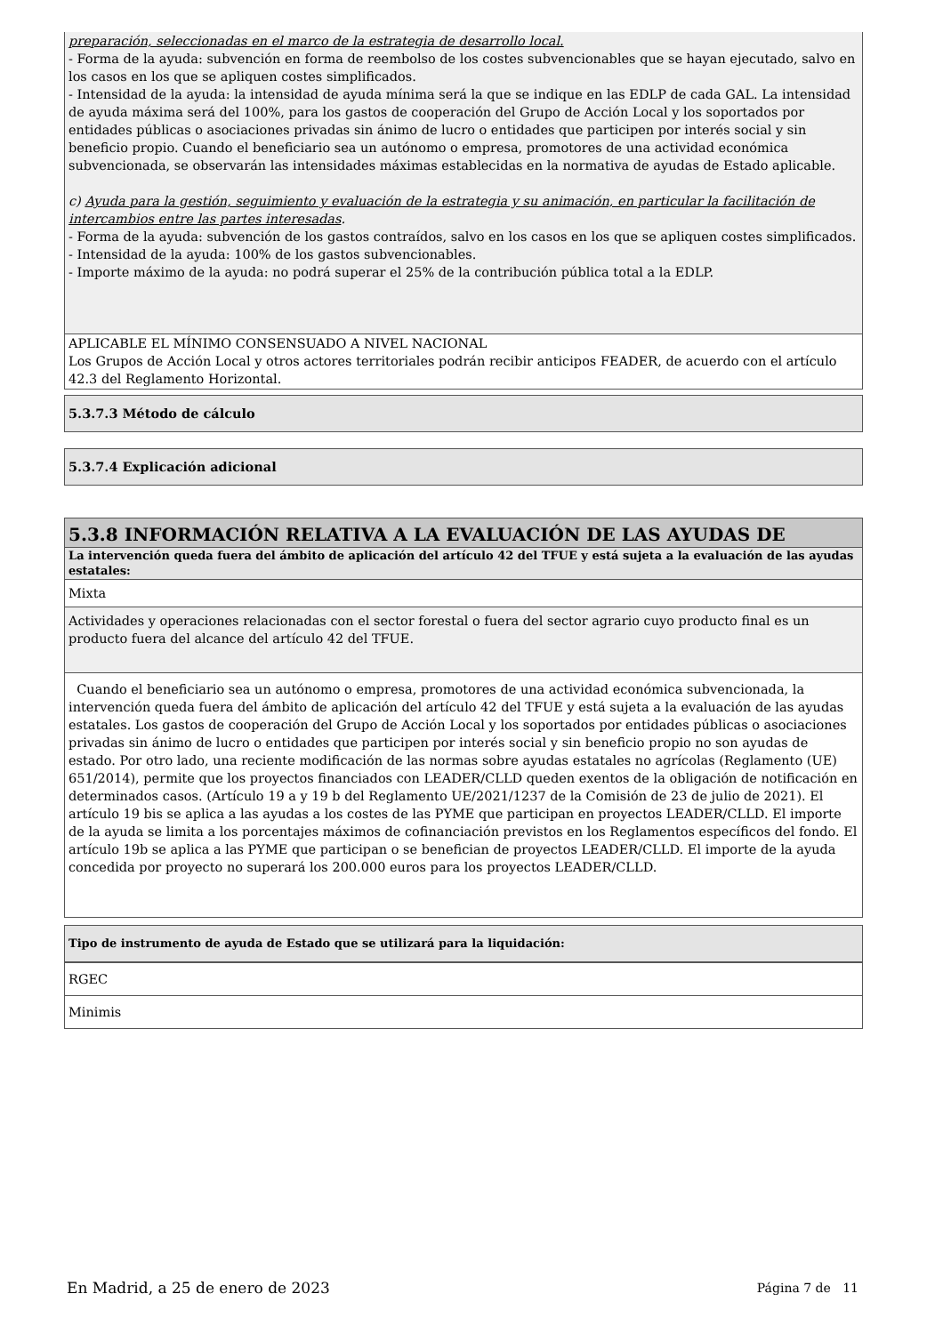preparación, seleccionadas en el marco de la estrategia de desarrollo local.
- Forma de la ayuda: subvención en forma de reembolso de los costes subvencionables que se hayan ejecutado, salvo en los casos en los que se apliquen costes simplificados.
- Intensidad de la ayuda: la intensidad de ayuda mínima será la que se indique en las EDLP de cada GAL. La intensidad de ayuda máxima será del 100%, para los gastos de cooperación del Grupo de Acción Local y los soportados por entidades públicas o asociaciones privadas sin ánimo de lucro o entidades que participen por interés social y sin beneficio propio. Cuando el beneficiario sea un autónomo o empresa, promotores de una actividad económica subvencionada, se observarán las intensidades máximas establecidas en la normativa de ayudas de Estado aplicable.
c) Ayuda para la gestión, seguimiento y evaluación de la estrategia y su animación, en particular la facilitación de intercambios entre las partes interesadas.
- Forma de la ayuda: subvención de los gastos contraídos, salvo en los casos en los que se apliquen costes simplificados.
- Intensidad de la ayuda: 100% de los gastos subvencionables.
- Importe máximo de la ayuda: no podrá superar el 25% de la contribución pública total a la EDLP.
APLICABLE EL MÍNIMO CONSENSUADO A NIVEL NACIONAL
Los Grupos de Acción Local y otros actores territoriales podrán recibir anticipos FEADER, de acuerdo con el artículo 42.3 del Reglamento Horizontal.
5.3.7.3 Método de cálculo
5.3.7.4 Explicación adicional
5.3.8 INFORMACIÓN RELATIVA A LA EVALUACIÓN DE LAS AYUDAS DE
La intervención queda fuera del ámbito de aplicación del artículo 42 del TFUE y está sujeta a la evaluación de las ayudas estatales:
Mixta
Actividades y operaciones relacionadas con el sector forestal o fuera del sector agrario cuyo producto final es un producto fuera del alcance del artículo 42 del TFUE.
Cuando el beneficiario sea un autónomo o empresa, promotores de una actividad económica subvencionada, la intervención queda fuera del ámbito de aplicación del artículo 42 del TFUE y está sujeta a la evaluación de las ayudas estatales. Los gastos de cooperación del Grupo de Acción Local y los soportados por entidades públicas o asociaciones privadas sin ánimo de lucro o entidades que participen por interés social y sin beneficio propio no son ayudas de estado. Por otro lado, una reciente modificación de las normas sobre ayudas estatales no agrícolas (Reglamento (UE) 651/2014), permite que los proyectos financiados con LEADER/CLLD queden exentos de la obligación de notificación en determinados casos. (Artículo 19 a y 19 b del Reglamento UE/2021/1237 de la Comisión de 23 de julio de 2021). El artículo 19 bis se aplica a las ayudas a los costes de las PYME que participan en proyectos LEADER/CLLD. El importe de la ayuda se limita a los porcentajes máximos de cofinanciación previstos en los Reglamentos específicos del fondo. El artículo 19b se aplica a las PYME que participan o se benefician de proyectos LEADER/CLLD. El importe de la ayuda concedida por proyecto no superará los 200.000 euros para los proyectos LEADER/CLLD.
Tipo de instrumento de ayuda de Estado que se utilizará para la liquidación:
RGEC
Minimis
En Madrid, a 25 de enero de 2023 Página 7 de 11